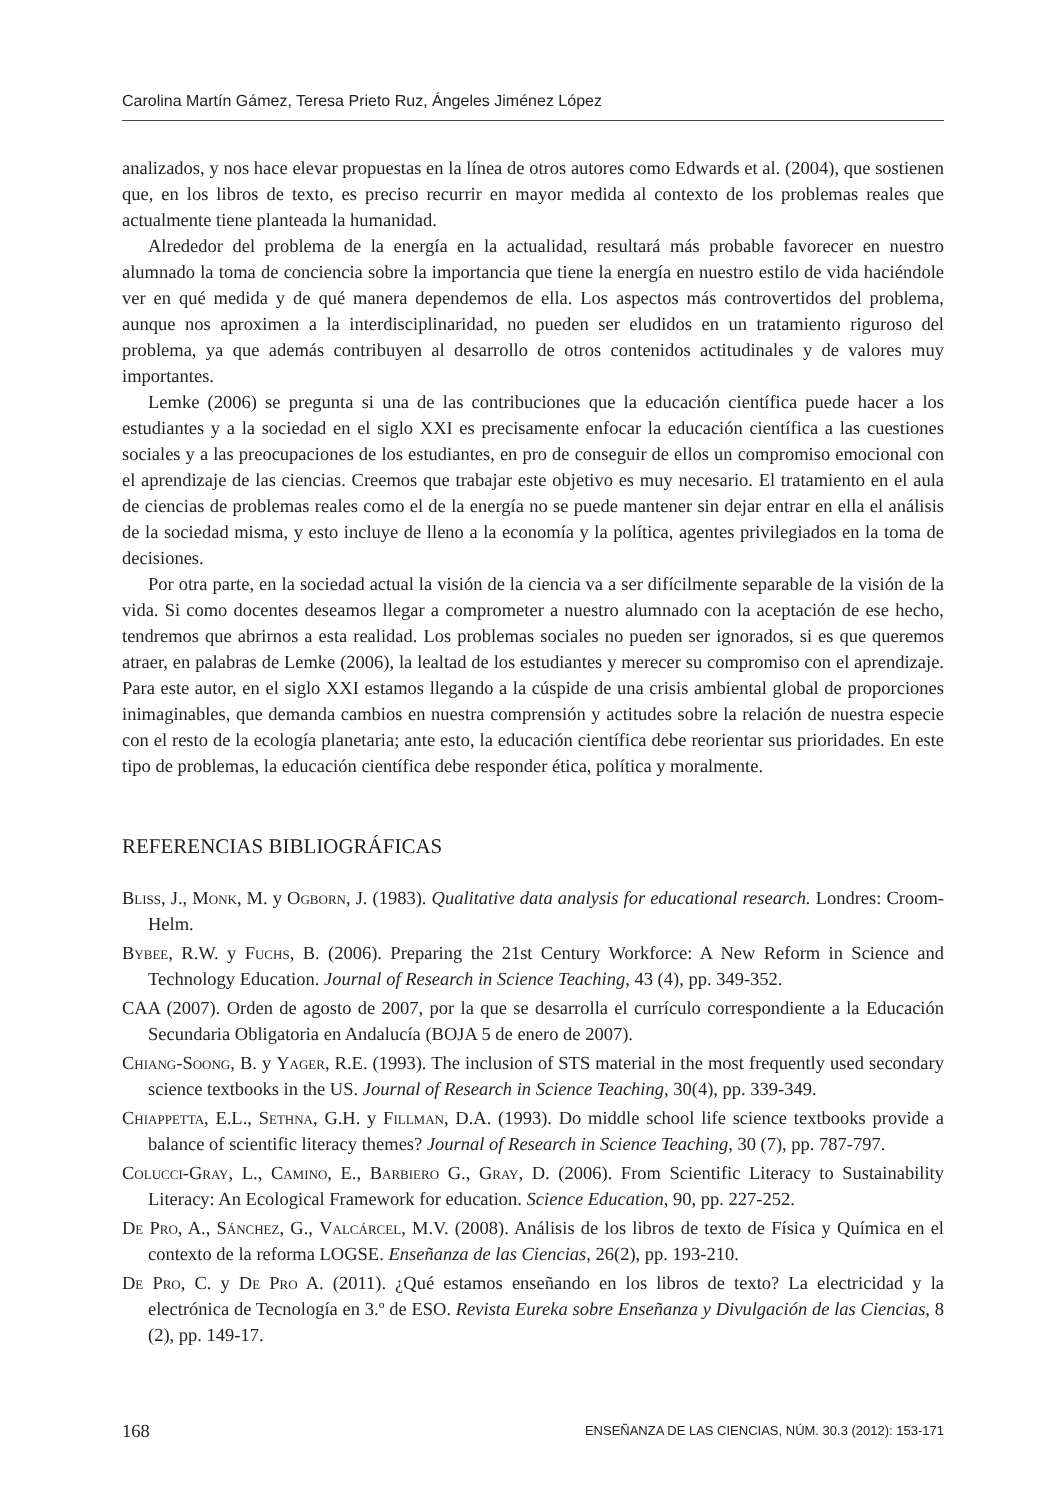Carolina Martín Gámez, Teresa Prieto Ruz, Ángeles Jiménez López
analizados, y nos hace elevar propuestas en la línea de otros autores como Edwards et al. (2004), que sostienen que, en los libros de texto, es preciso recurrir en mayor medida al contexto de los problemas reales que actualmente tiene planteada la humanidad.
Alrededor del problema de la energía en la actualidad, resultará más probable favorecer en nuestro alumnado la toma de conciencia sobre la importancia que tiene la energía en nuestro estilo de vida haciéndole ver en qué medida y de qué manera dependemos de ella. Los aspectos más controvertidos del problema, aunque nos aproximen a la interdisciplinaridad, no pueden ser eludidos en un tratamiento riguroso del problema, ya que además contribuyen al desarrollo de otros contenidos actitudinales y de valores muy importantes.
Lemke (2006) se pregunta si una de las contribuciones que la educación científica puede hacer a los estudiantes y a la sociedad en el siglo XXI es precisamente enfocar la educación científica a las cuestiones sociales y a las preocupaciones de los estudiantes, en pro de conseguir de ellos un compromiso emocional con el aprendizaje de las ciencias. Creemos que trabajar este objetivo es muy necesario. El tratamiento en el aula de ciencias de problemas reales como el de la energía no se puede mantener sin dejar entrar en ella el análisis de la sociedad misma, y esto incluye de lleno a la economía y la política, agentes privilegiados en la toma de decisiones.
Por otra parte, en la sociedad actual la visión de la ciencia va a ser difícilmente separable de la visión de la vida. Si como docentes deseamos llegar a comprometer a nuestro alumnado con la aceptación de ese hecho, tendremos que abrirnos a esta realidad. Los problemas sociales no pueden ser ignorados, si es que queremos atraer, en palabras de Lemke (2006), la lealtad de los estudiantes y merecer su compromiso con el aprendizaje. Para este autor, en el siglo XXI estamos llegando a la cúspide de una crisis ambiental global de proporciones inimaginables, que demanda cambios en nuestra comprensión y actitudes sobre la relación de nuestra especie con el resto de la ecología planetaria; ante esto, la educación científica debe reorientar sus prioridades. En este tipo de problemas, la educación científica debe responder ética, política y moralmente.
REFERENCIAS BIBLIOGRÁFICAS
Bliss, J., Monk, M. y Ogborn, J. (1983). Qualitative data analysis for educational research. Londres: Croom-Helm.
Bybee, R.W. y Fuchs, B. (2006). Preparing the 21st Century Workforce: A New Reform in Science and Technology Education. Journal of Research in Science Teaching, 43 (4), pp. 349-352.
CAA (2007). Orden de agosto de 2007, por la que se desarrolla el currículo correspondiente a la Educación Secundaria Obligatoria en Andalucía (BOJA 5 de enero de 2007).
Chiang-Soong, B. y Yager, R.E. (1993). The inclusion of STS material in the most frequently used secondary science textbooks in the US. Journal of Research in Science Teaching, 30(4), pp. 339-349.
Chiappetta, E.L., Sethna, G.H. y Fillman, D.A. (1993). Do middle school life science textbooks provide a balance of scientific literacy themes? Journal of Research in Science Teaching, 30 (7), pp. 787-797.
Colucci-Gray, L., Camino, E., Barbiero G., Gray, D. (2006). From Scientific Literacy to Sustainability Literacy: An Ecological Framework for education. Science Education, 90, pp. 227-252.
De Pro, A., Sánchez, G., Valcárcel, M.V. (2008). Análisis de los libros de texto de Física y Química en el contexto de la reforma LOGSE. Enseñanza de las Ciencias, 26(2), pp. 193-210.
De Pro, C. y De Pro A. (2011). ¿Qué estamos enseñando en los libros de texto? La electricidad y la electrónica de Tecnología en 3.º de ESO. Revista Eureka sobre Enseñanza y Divulgación de las Ciencias, 8 (2), pp. 149-17.
168 ENSEÑANZA DE LAS CIENCIAS, NÚM. 30.3 (2012): 153-171